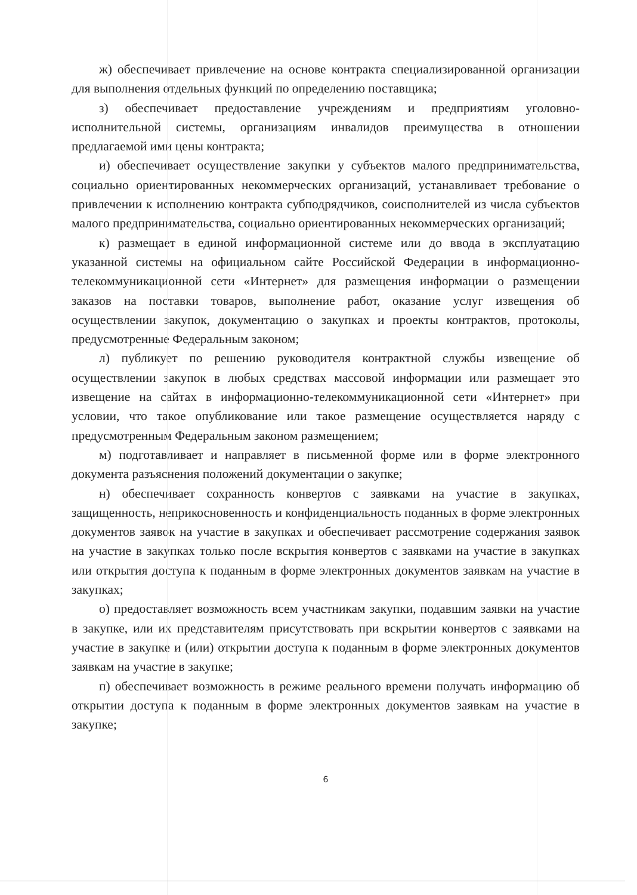ж) обеспечивает привлечение на основе контракта специализированной организации для выполнения отдельных функций по определению поставщика;
з) обеспечивает предоставление учреждениям и предприятиям уголовно-исполнительной системы, организациям инвалидов преимущества в отношении предлагаемой ими цены контракта;
и) обеспечивает осуществление закупки у субъектов малого предпринимательства, социально ориентированных некоммерческих организаций, устанавливает требование о привлечении к исполнению контракта субподрядчиков, соисполнителей из числа субъектов малого предпринимательства, социально ориентированных некоммерческих организаций;
к) размещает в единой информационной системе или до ввода в эксплуатацию указанной системы на официальном сайте Российской Федерации в информационно-телекоммуникационной сети «Интернет» для размещения информации о размещении заказов на поставки товаров, выполнение работ, оказание услуг извещения об осуществлении закупок, документацию о закупках и проекты контрактов, протоколы, предусмотренные Федеральным законом;
л) публикует по решению руководителя контрактной службы извещение об осуществлении закупок в любых средствах массовой информации или размещает это извещение на сайтах в информационно-телекоммуникационной сети «Интернет» при условии, что такое опубликование или такое размещение осуществляется наряду с предусмотренным Федеральным законом размещением;
м) подготавливает и направляет в письменной форме или в форме электронного документа разъяснения положений документации о закупке;
н) обеспечивает сохранность конвертов с заявками на участие в закупках, защищенность, неприкосновенность и конфиденциальность поданных в форме электронных документов заявок на участие в закупках и обеспечивает рассмотрение содержания заявок на участие в закупках только после вскрытия конвертов с заявками на участие в закупках или открытия доступа к поданным в форме электронных документов заявкам на участие в закупках;
о) предоставляет возможность всем участникам закупки, подавшим заявки на участие в закупке, или их представителям присутствовать при вскрытии конвертов с заявками на участие в закупке и (или) открытии доступа к поданным в форме электронных документов заявкам на участие в закупке;
п) обеспечивает возможность в режиме реального времени получать информацию об открытии доступа к поданным в форме электронных документов заявкам на участие в закупке;
6